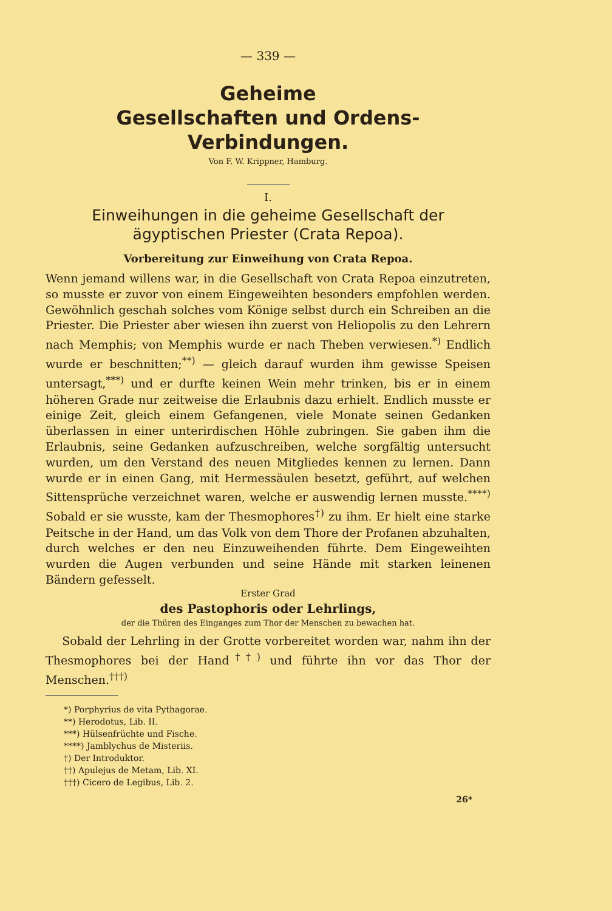— 339 —
Geheime
Gesellschaften und Ordens-Verbindungen.
Von F. W. Krippner, Hamburg.
I.
Einweihungen in die geheime Gesellschaft der ägyptischen Priester (Crata Repoa).
Vorbereitung zur Einweihung von Crata Repoa.
Wenn jemand willens war, in die Gesellschaft von Crata Repoa einzutreten, so musste er zuvor von einem Eingeweihten besonders empfohlen werden. Gewöhnlich geschah solches vom Könige selbst durch ein Schreiben an die Priester. Die Priester aber wiesen ihn zuerst von Heliopolis zu den Lehrern nach Memphis; von Memphis wurde er nach Theben verwiesen.<sup>*)</sup> Endlich wurde er beschnitten;<sup>**)</sup> — gleich darauf wurden ihm gewisse Speisen untersagt,<sup>***)</sup> und er durfte keinen Wein mehr trinken, bis er in einem höheren Grade nur zeitweise die Erlaubnis dazu erhielt. Endlich musste er einige Zeit, gleich einem Gefangenen, viele Monate seinen Gedanken überlassen in einer unterirdischen Höhle zubringen. Sie gaben ihm die Erlaubnis, seine Gedanken aufzuschreiben, welche sorgfältig untersucht wurden, um den Verstand des neuen Mitgliedes kennen zu lernen. Dann wurde er in einen Gang, mit Hermessäulen besetzt, geführt, auf welchen Sittensprüche verzeichnet waren, welche er auswendig lernen musste.<sup>****)</sup> Sobald er sie wusste, kam der Thesmophores<sup>†)</sup> zu ihm. Er hielt eine starke Peitsche in der Hand, um das Volk von dem Thore der Profanen abzuhalten, durch welches er den neu Einzuweihenden führte. Dem Eingeweihten wurden die Augen verbunden und seine Hände mit starken leinenen Bändern gefesselt.
Erster Grad
des Pastophoris oder Lehrlings,
der die Thüren des Einganges zum Thor der Menschen zu bewachen hat.
Sobald der Lehrling in der Grotte vorbereitet worden war, nahm ihn der Thesmophores bei der Hand<sup>††)</sup> und führte ihn vor das Thor der Menschen.<sup>†††)</sup>
*) Porphyrius de vita Pythagorae.
**) Herodotus, Lib. II.
***) Hülsenfrüchte und Fische.
****) Jamblychus de Misteriis.
†) Der Introduktor.
††) Apulejus de Metam, Lib. XI.
†††) Cicero de Legibus, Lib. 2.
26*